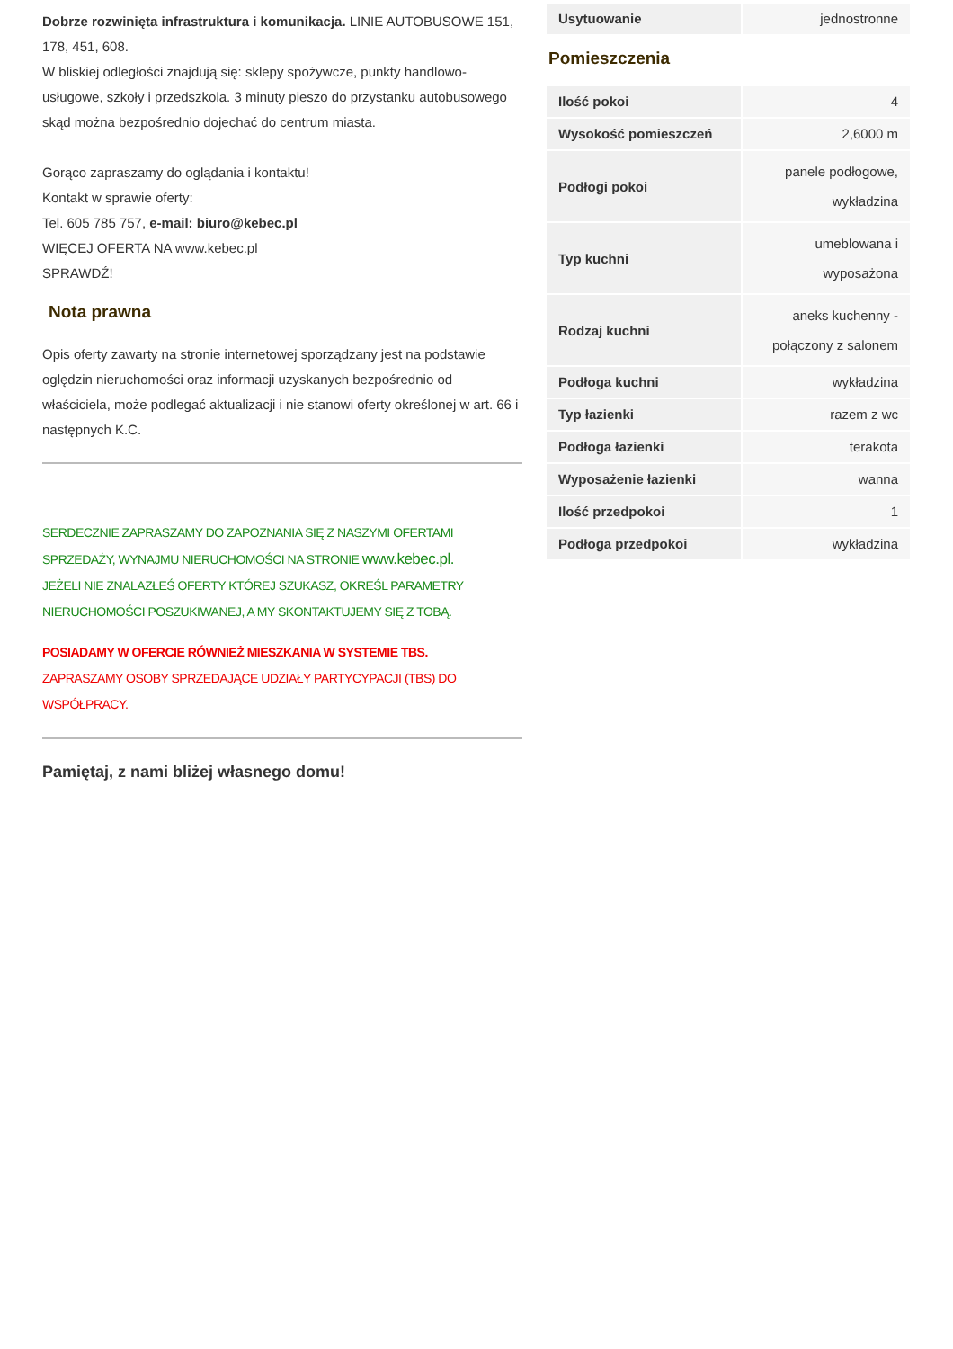Dobrze rozwinięta infrastruktura i komunikacja. LINIE AUTOBUSOWE 151, 178, 451, 608.
W bliskiej odległości znajdują się: sklepy spożywcze, punkty handlowo-usługowe, szkoły i przedszkola. 3 minuty pieszo do przystanku autobusowego skąd można bezpośrednio dojechać do centrum miasta.
Gorąco zapraszamy do oglądania i kontaktu!
Kontakt w sprawie oferty:
Tel. 605 785 757, e-mail: biuro@kebec.pl
WIĘCEJ OFERTA NA www.kebec.pl
SPRAWDŹ!
Nota prawna
Opis oferty zawarty na stronie internetowej sporządzany jest na podstawie oględzin nieruchomości oraz informacji uzyskanych bezpośrednio od właściciela, może podlegać aktualizacji i nie stanowi oferty określonej w art. 66 i następnych K.C.
SERDECZNIE ZAPRASZAMY DO ZAPOZNANIA SIĘ Z NASZYMI OFERTAMI SPRZEDAŻY, WYNAJMU NIERUCHOMOŚCI NA STRONIE www.kebec.pl.
JEŻELI NIE ZNALAZŁEŚ OFERTY KTÓREJ SZUKASZ, OKREŚL PARAMETRY NIERUCHOMOŚCI POSZUKIWANEJ, A MY SKONTAKTUJEMY SIĘ Z TOBĄ.
POSIADAMY W OFERCIE RÓWNIEŻ MIESZKANIA W SYSTEMIE TBS.
ZAPRASZAMY OSOBY SPRZEDAJĄCE UDZIAŁY PARTYCYPACJI (TBS) DO WSPÓŁPRACY.
Pamiętaj, z nami bliżej własnego domu!
| Usytuowanie | jednostronne |
Pomieszczenia
| Ilość pokoi | 4 |
| Wysokość pomieszczeń | 2,6000 m |
| Podłogi pokoi | panele podłogowe, wykładzina |
| Typ kuchni | umeblowana i wyposażona |
| Rodzaj kuchni | aneks kuchenny - połączony z salonem |
| Podłoga kuchni | wykładzina |
| Typ łazienki | razem z wc |
| Podłoga łazienki | terakota |
| Wyposażenie łazienki | wanna |
| Ilość przedpokoi | 1 |
| Podłoga przedpokoi | wykładzina |